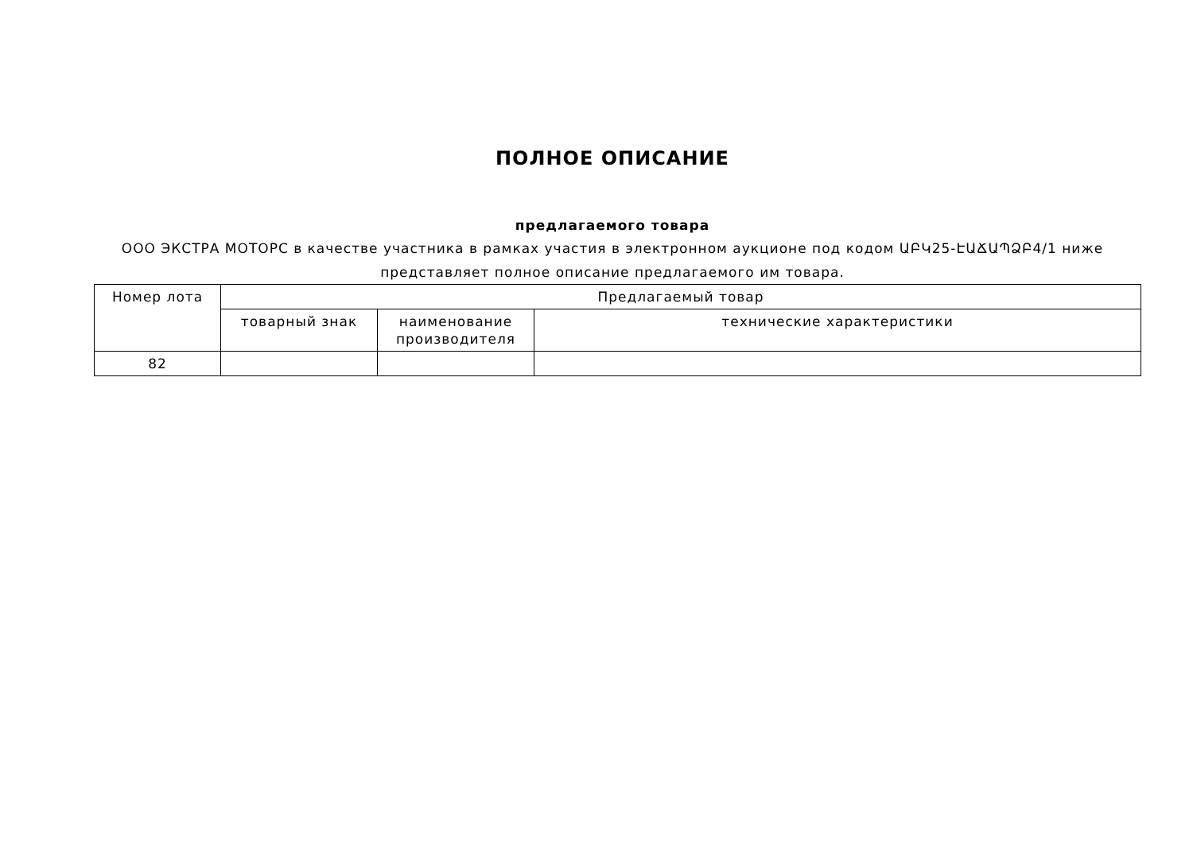ПОЛНОЕ ОПИСАНИЕ
предлагаемого товара
ООО ЭКСТРА МОТОРС в качестве участника в рамках участия в электронном аукционе под кодом ԱԲԿ25-ԷԱՃԱՊՁԲ4/1 ниже
представляет полное описание предлагаемого им товара.
| Номер лота | Предлагаемый товар | | |
| --- | --- | --- | --- |
| | товарный знак | наименование производителя | технические характеристики |
| 82 | | | |